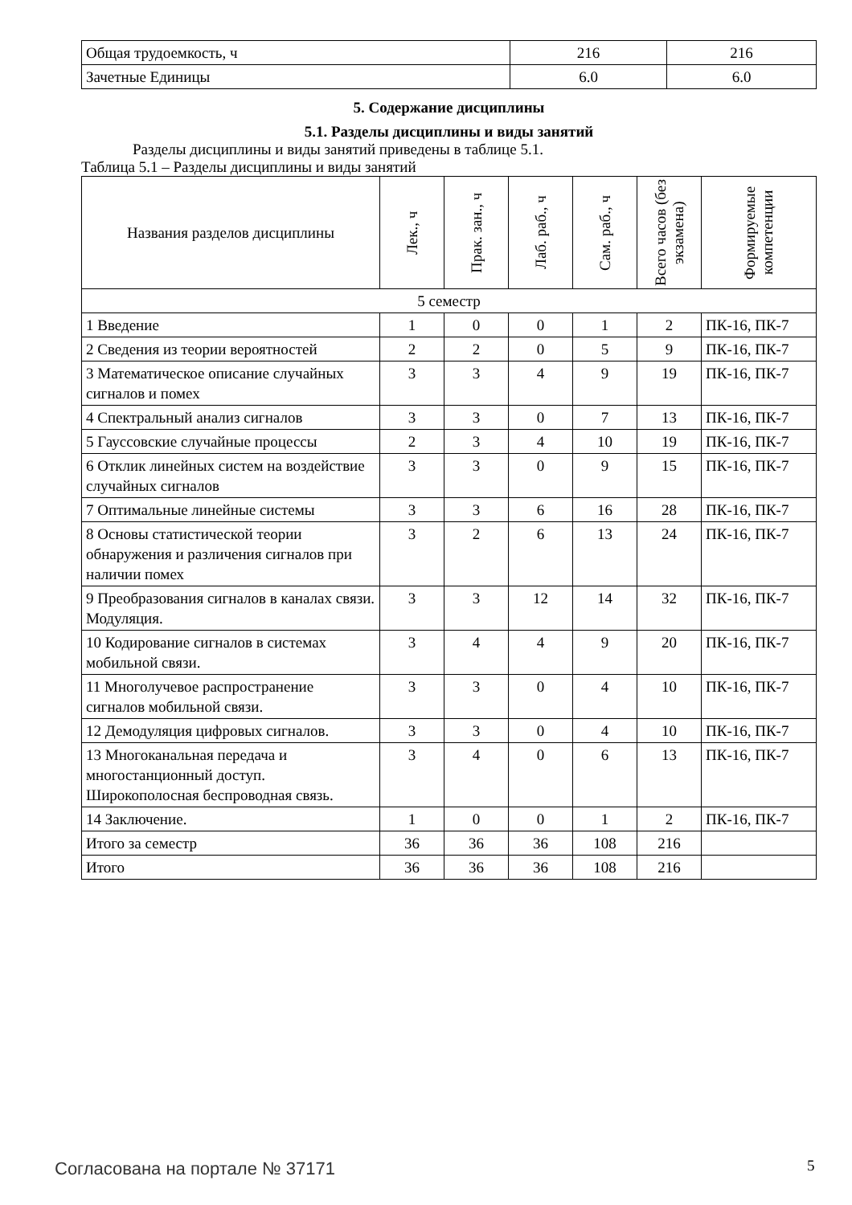| Общая трудоемкость, ч | 216 | 216 |
| Зачетные Единицы | 6.0 | 6.0 |
5. Содержание дисциплины
5.1. Разделы дисциплины и виды занятий
Разделы дисциплины и виды занятий приведены в таблице 5.1.
Таблица 5.1 – Разделы дисциплины и виды занятий
| Названия разделов дисциплины | Лек., ч | Прак. зан., ч | Лаб. раб., ч | Сам. раб., ч | Всего часов (без экзамена) | Формируемые компетенции |
| --- | --- | --- | --- | --- | --- | --- |
| 5 семестр | | | | | | |
| 1 Введение | 1 | 0 | 0 | 1 | 2 | ПК-16, ПК-7 |
| 2 Сведения из теории вероятностей | 2 | 2 | 0 | 5 | 9 | ПК-16, ПК-7 |
| 3 Математическое описание случайных сигналов и помех | 3 | 3 | 4 | 9 | 19 | ПК-16, ПК-7 |
| 4 Спектральный анализ сигналов | 3 | 3 | 0 | 7 | 13 | ПК-16, ПК-7 |
| 5 Гауссовские случайные процессы | 2 | 3 | 4 | 10 | 19 | ПК-16, ПК-7 |
| 6 Отклик линейных систем на воздействие случайных сигналов | 3 | 3 | 0 | 9 | 15 | ПК-16, ПК-7 |
| 7 Оптимальные линейные системы | 3 | 3 | 6 | 16 | 28 | ПК-16, ПК-7 |
| 8 Основы статистической теории обнаружения и различения сигналов при наличии помех | 3 | 2 | 6 | 13 | 24 | ПК-16, ПК-7 |
| 9 Преобразования сигналов в каналах связи. Модуляция. | 3 | 3 | 12 | 14 | 32 | ПК-16, ПК-7 |
| 10 Кодирование сигналов в системах мобильной связи. | 3 | 4 | 4 | 9 | 20 | ПК-16, ПК-7 |
| 11 Многолучевое распространение сигналов мобильной связи. | 3 | 3 | 0 | 4 | 10 | ПК-16, ПК-7 |
| 12 Демодуляция цифровых сигналов. | 3 | 3 | 0 | 4 | 10 | ПК-16, ПК-7 |
| 13 Многоканальная передача и многостанционный доступ. Широкополосная беспроводная связь. | 3 | 4 | 0 | 6 | 13 | ПК-16, ПК-7 |
| 14 Заключение. | 1 | 0 | 0 | 1 | 2 | ПК-16, ПК-7 |
| Итого за семестр | 36 | 36 | 36 | 108 | 216 | |
| Итого | 36 | 36 | 36 | 108 | 216 | |
Согласована на портале № 37171 5